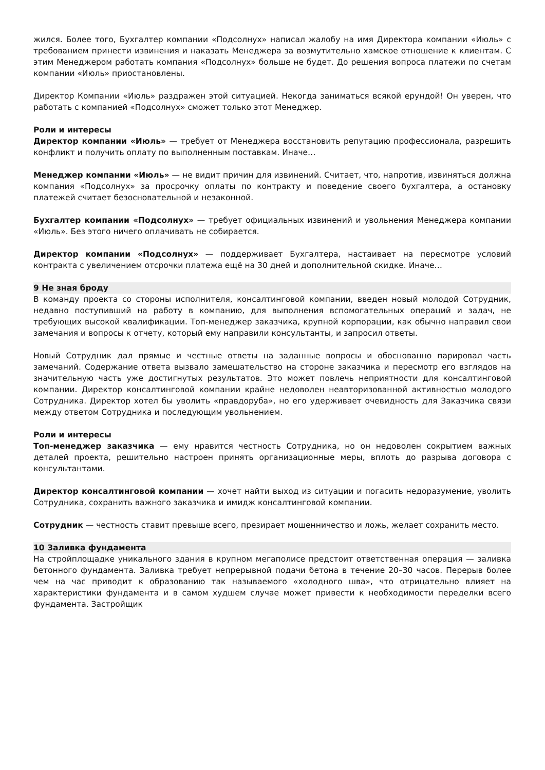жился. Более того, Бухгалтер компании «Подсолнух» написал жалобу на имя Директора компании «Июль» с требованием принести извинения и наказать Менеджера за возмутительно хамское отношение к клиентам. С этим Менеджером работать компания «Подсолнух» больше не будет. До решения вопроса платежи по счетам компании «Июль» приостановлены.
Директор Компании «Июль» раздражен этой ситуацией. Некогда заниматься всякой ерундой! Он уверен, что работать с компанией «Подсолнух» сможет только этот Менеджер.
Роли и интересы
Директор компании «Июль» — требует от Менеджера восстановить репутацию профессионала, разрешить конфликт и получить оплату по выполненным поставкам. Иначе…
Менеджер компании «Июль» — не видит причин для извинений. Считает, что, напротив, извиняться должна компания «Подсолнух» за просрочку оплаты по контракту и поведение своего бухгалтера, а остановку платежей считает безосновательной и незаконной.
Бухгалтер компании «Подсолнух» — требует официальных извинений и увольнения Менеджера компании «Июль». Без этого ничего оплачивать не собирается.
Директор компании «Подсолнух» — поддерживает Бухгалтера, настаивает на пересмотре условий контракта с увеличением отсрочки платежа ещё на 30 дней и дополнительной скидке. Иначе…
9 Не зная броду
В команду проекта со стороны исполнителя, консалтинговой компании, введен новый молодой Сотрудник, недавно поступивший на работу в компанию, для выполнения вспомогательных операций и задач, не требующих высокой квалификации. Топ-менеджер заказчика, крупной корпорации, как обычно направил свои замечания и вопросы к отчету, который ему направили консультанты, и запросил ответы.
Новый Сотрудник дал прямые и честные ответы на заданные вопросы и обоснованно парировал часть замечаний. Содержание ответа вызвало замешательство на стороне заказчика и пересмотр его взглядов на значительную часть уже достигнутых результатов. Это может повлечь неприятности для консалтинговой компании. Директор консалтинговой компании крайне недоволен неавторизованной активностью молодого Сотрудника. Директор хотел бы уволить «правдоруба», но его удерживает очевидность для Заказчика связи между ответом Сотрудника и последующим увольнением.
Роли и интересы
Топ-менеджер заказчика — ему нравится честность Сотрудника, но он недоволен сокрытием важных деталей проекта, решительно настроен принять организационные меры, вплоть до разрыва договора с консультантами.
Директор консалтинговой компании — хочет найти выход из ситуации и погасить недоразумение, уволить Сотрудника, сохранить важного заказчика и имидж консалтинговой компании.
Сотрудник — честность ставит превыше всего, презирает мошенничество и ложь, желает сохранить место.
10 Заливка фундамента
На стройплощадке уникального здания в крупном мегаполисе предстоит ответственная операция — заливка бетонного фундамента. Заливка требует непрерывной подачи бетона в течение 20–30 часов. Перерыв более чем на час приводит к образованию так называемого «холодного шва», что отрицательно влияет на характеристики фундамента и в самом худшем случае может привести к необходимости переделки всего фундамента. Застройщик